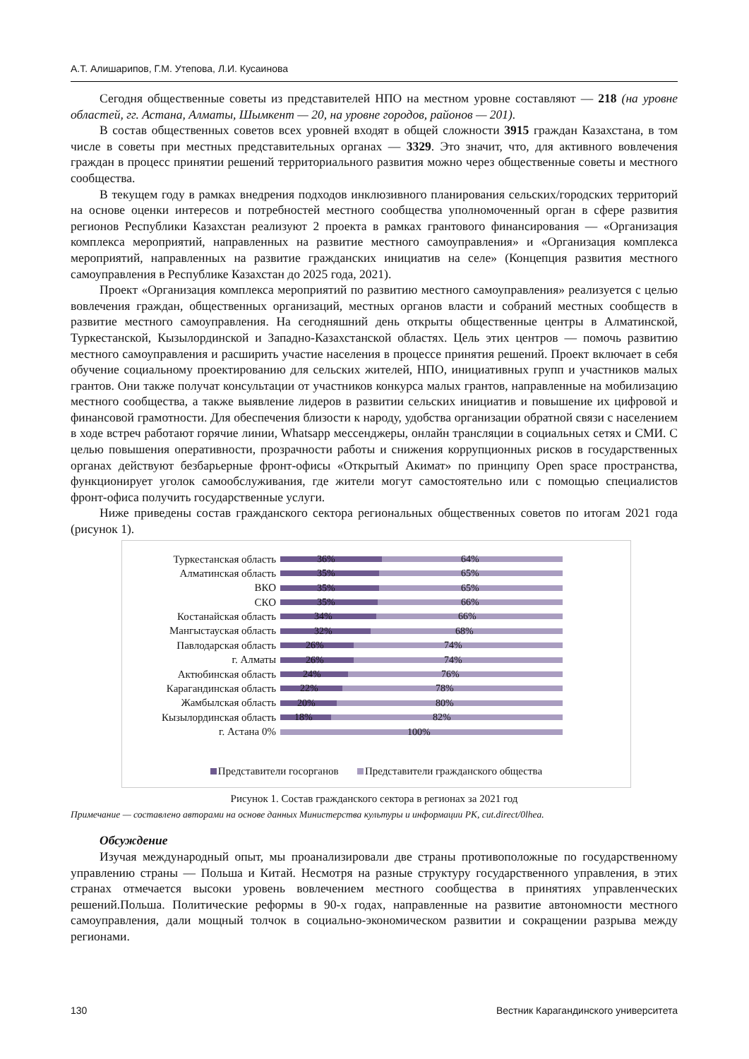А.Т. Алишарипов, Г.М. Утепова, Л.И. Кусаинова
Сегодня общественные советы из представителей НПО на местном уровне составляют — 218 (на уровне областей, гг. Астана, Алматы, Шымкент — 20, на уровне городов, районов — 201).
В состав общественных советов всех уровней входят в общей сложности 3915 граждан Казахстана, в том числе в советы при местных представительных органах — 3329. Это значит, что, для активного вовлечения граждан в процесс принятии решений территориального развития можно через общественные советы и местного сообщества.
В текущем году в рамках внедрения подходов инклюзивного планирования сельских/городских территорий на основе оценки интересов и потребностей местного сообщества уполномоченный орган в сфере развития регионов Республики Казахстан реализуют 2 проекта в рамках грантового финансирования — «Организация комплекса мероприятий, направленных на развитие местного самоуправления» и «Организация комплекса мероприятий, направленных на развитие гражданских инициатив на селе» (Концепция развития местного самоуправления в Республике Казахстан до 2025 года, 2021).
Проект «Организация комплекса мероприятий по развитию местного самоуправления» реализуется с целью вовлечения граждан, общественных организаций, местных органов власти и собраний местных сообществ в развитие местного самоуправления. На сегодняшний день открыты общественные центры в Алматинской, Туркестанской, Кызылординской и Западно-Казахстанской областях. Цель этих центров — помочь развитию местного самоуправления и расширить участие населения в процессе принятия решений. Проект включает в себя обучение социальному проектированию для сельских жителей, НПО, инициативных групп и участников малых грантов. Они также получат консультации от участников конкурса малых грантов, направленные на мобилизацию местного сообщества, а также выявление лидеров в развитии сельских инициатив и повышение их цифровой и финансовой грамотности. Для обеспечения близости к народу, удобства организации обратной связи с населением в ходе встреч работают горячие линии, Whatsapp мессенджеры, онлайн трансляции в социальных сетях и СМИ. С целью повышения оперативности, прозрачности работы и снижения коррупционных рисков в государственных органах действуют безбарьерные фронт-офисы «Открытый Акимат» по принципу Open space пространства, функционирует уголок самообслуживания, где жители могут самостоятельно или с помощью специалистов фронт-офиса получить государственные услуги.
Ниже приведены состав гражданского сектора региональных общественных советов по итогам 2021 года (рисунок 1).
Туркестанская область
36% 64%
Алматинская область
35% 65%
ВКО
35% 65%
СКО
35% 66%
Костанайская область
34% 66%
Мангыстауская область
32% 68%
Павлодарская область
26% 74%
г. Алматы
26% 74%
Актюбинская область
24% 76%
Карагандинская область
22% 78%
Жамбылская область
20% 80%
Кызылординская область
18% 82%
г. Астана 0%
100%
Представители госорганов Представители гражданского общества
Рисунок 1. Состав гражданского сектора в регионах за 2021 год
Примечание — составлено авторами на основе данных Министерства культуры и информации РК, cut.direct/0lhea.
Обсуждение
Изучая международный опыт, мы проанализировали две страны противоположные по государственному управлению страны — Польша и Китай. Несмотря на разные структуру государственного управления, в этих странах отмечается высоки уровень вовлечением местного сообщества в принятиях управленческих решений.Польша. Политические реформы в 90-х годах, направленные на развитие автономности местного самоуправления, дали мощный толчок в социально-экономическом развитии и сокращении разрыва между регионами.
130 Вестник Карагандинского университета